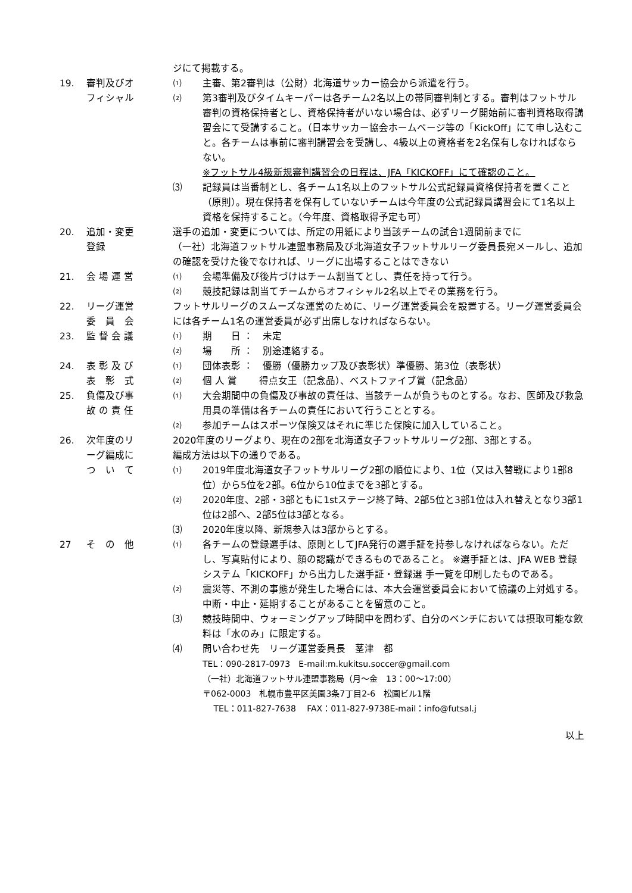ジにて掲載する。
19. 審判及びオ
フィシャル
⑴ 主審、第2審判は（公財）北海道サッカー協会から派遣を行う。
⑵ 第3審判及びタイムキーパーは各チーム2名以上の帯同審判制とする。審判はフットサル審判の資格保持者とし、資格保持者がいない場合は、必ずリーグ開始前に審判資格取得講習会にて受講すること。（日本サッカー協会ホームページ等の「KickOff」にて申し込むこと。各チームは事前に審判講習会を受講し、4級以上の資格者を2名保有しなければならない。
※フットサル4級新規審判講習会の日程は、JFA「KICKOFF」にて確認のこと。
⑶ 記録員は当番制とし、各チーム1名以上のフットサル公式記録員資格保持者を置くこと（原則）。現在保持者を保有していないチームは今年度の公式記録員講習会にて1名以上資格を保持すること。（今年度、資格取得予定も可）
20. 追加・変更
登録
選手の追加・変更については、所定の用紙により当該チームの試合1週間前までに
（一社）北海道フットサル連盟事務局及び北海道女子フットサルリーグ委員長宛メールし、追加の確認を受けた後でなければ、リーグに出場することはできない
21. 会 場 運 営 ⑴ 会場準備及び後片づけはチーム割当てとし、責任を持って行う。
⑵ 競技記録は割当てチームからオフィシャル2名以上でその業務を行う。
22. リーグ運営
委　員　会
フットサルリーグのスムーズな運営のために、リーグ運営委員会を設置する。リーグ運営委員会には各チーム1名の運営委員が必ず出席しなければならない。
23. 監 督 会 議 ⑴ 期　　日 ：　未定
⑵ 場　　所 ：　別途連絡する。
24. 表 彰 及 び
表　彰　式
⑴ 団体表彰 ：　優勝（優勝カップ及び表彰状）準優勝、第3位（表彰状）
⑵ 個 人 賞 　　得点女王（記念品）、ベストファイブ賞（記念品）
25. 負傷及び事
故 の 責 任
⑴ 大会期間中の負傷及び事故の責任は、当該チームが負うものとする。なお、医師及び救急用具の準備は各チームの責任において行うこととする。
⑵ 参加チームはスポーツ保険又はそれに準じた保険に加入していること。
26. 次年度のリ
ーグ編成に
つ　い　て
2020年度のリーグより、現在の2部を北海道女子フットサルリーグ2部、3部とする。
編成方法は以下の通りである。
⑴ 2019年度北海道女子フットサルリーグ2部の順位により、1位（又は入替戦により1部8位）から5位を2部。6位から10位までを3部とする。
⑵ 2020年度、2部・3部ともに1stステージ終了時、2部5位と3部1位は入れ替えとなり3部1位は2部へ、2部5位は3部となる。
⑶ 2020年度以降、新規参入は3部からとする。
27 そ　の　他 ⑴ 各チームの登録選手は、原則としてJFA発行の選手証を持参しなければならない。ただし、写真貼付により、顔の認識ができるものであること。 ※選手証とは、JFA WEB 登録システム「KICKOFF」から出力した選手証・登録選 手一覧を印刷したものである。
⑵ 震災等、不測の事態が発生した場合には、本大会運営委員会において協議の上対処する。中断・中止・延期することがあることを留意のこと。
⑶ 競技時間中、ウォーミングアップ時間中を問わず、自分のベンチにおいては摂取可能な飲料は「水のみ」に限定する。
⑷ 問い合わせ先　リーグ運営委員長　茎津　都
TEL：090-2817-0973　E-mail:m.kukitsu.soccer@gmail.com
（一社）北海道フットサル連盟事務局（月～金　13：00～17:00）
〒062-0003　札幌市豊平区美園3条7丁目2-6　松園ビル1階
　 TEL：011-827-7638　 FAX：011-827-9738E-mail：info@futsal.j
以上